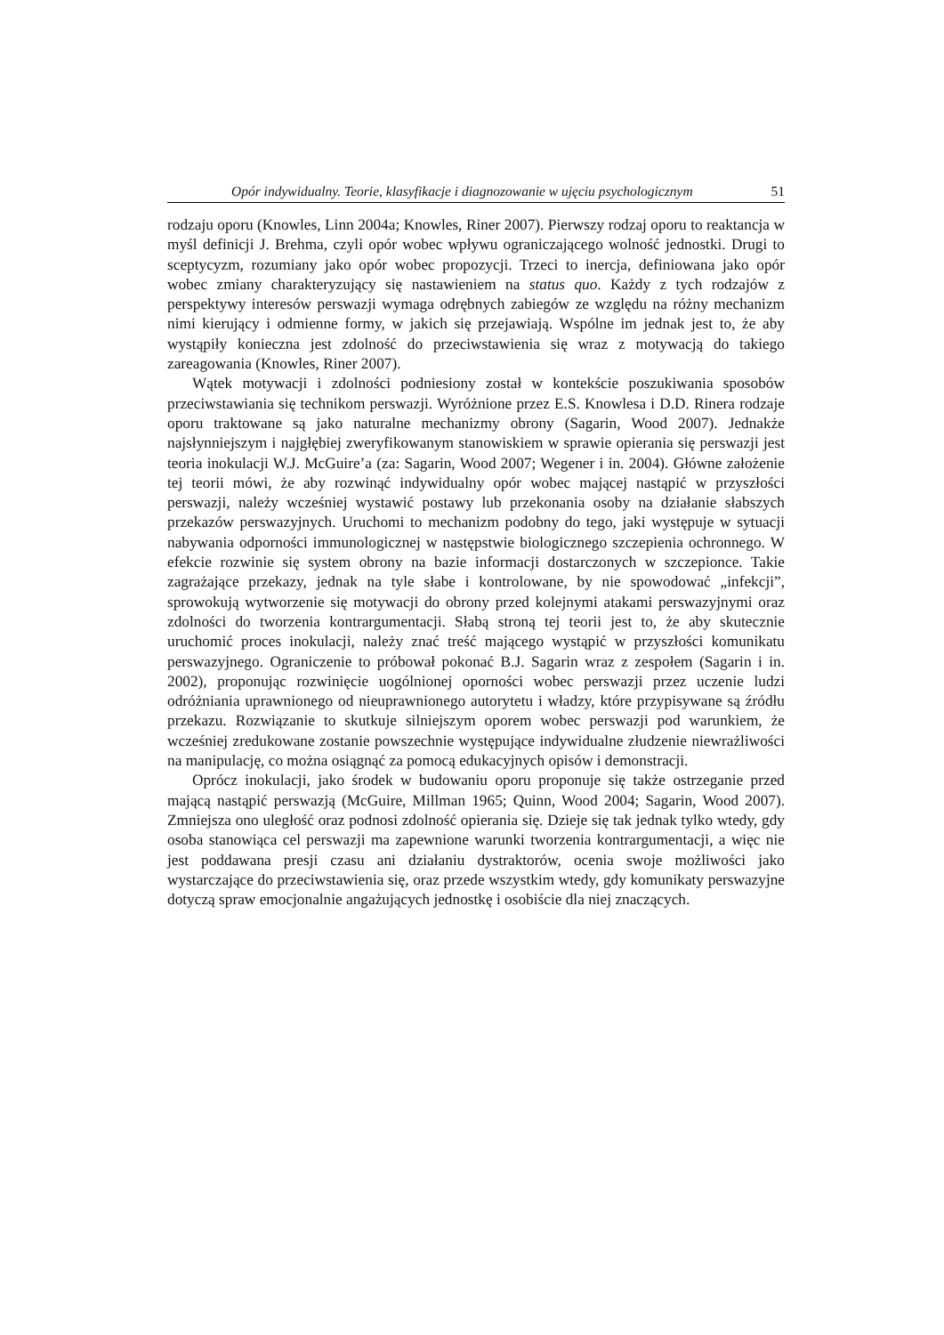Opór indywidualny. Teorie, klasyfikacje i diagnozowanie w ujęciu psychologicznym 51
rodzaju oporu (Knowles, Linn 2004a; Knowles, Riner 2007). Pierwszy rodzaj oporu to reaktancja w myśl definicji J. Brehma, czyli opór wobec wpływu ograniczającego wolność jednostki. Drugi to sceptycyzm, rozumiany jako opór wobec propozycji. Trzeci to inercja, definiowana jako opór wobec zmiany charakteryzujący się nastawieniem na status quo. Każdy z tych rodzajów z perspektywy interesów perswazji wymaga odrębnych zabiegów ze względu na różny mechanizm nimi kierujący i odmienne formy, w jakich się przejawiają. Wspólne im jednak jest to, że aby wystąpiły konieczna jest zdolność do przeciwstawienia się wraz z motywacją do takiego zareagowania (Knowles, Riner 2007).
Wątek motywacji i zdolności podniesiony został w kontekście poszukiwania sposobów przeciwstawiania się technikom perswazji. Wyróżnione przez E.S. Knowlesa i D.D. Rinera rodzaje oporu traktowane są jako naturalne mechanizmy obrony (Sagarin, Wood 2007). Jednakże najsłynniejszym i najgłębiej zweryfikowanym stanowiskiem w sprawie opierania się perswazji jest teoria inokulacji W.J. McGuire’a (za: Sagarin, Wood 2007; Wegener i in. 2004). Główne założenie tej teorii mówi, że aby rozwinąć indywidualny opór wobec mającej nastąpić w przyszłości perswazji, należy wcześniej wystawić postawy lub przekonania osoby na działanie słabszych przekazów perswazyjnych. Uruchomi to mechanizm podobny do tego, jaki występuje w sytuacji nabywania odporności immunologicznej w następstwie biologicznego szczepienia ochronnego. W efekcie rozwinie się system obrony na bazie informacji dostarczonych w szczepionce. Takie zagrażające przekazy, jednak na tyle słabe i kontrolowane, by nie spowodować „infekcji”, sprowokują wytworzenie się motywacji do obrony przed kolejnymi atakami perswazyjnymi oraz zdolności do tworzenia kontrargumentacji. Słabą stroną tej teorii jest to, że aby skutecznie uruchomić proces inokulacji, należy znać treść mającego wystąpić w przyszłości komunikatu perswazyjnego. Ograniczenie to próbował pokonać B.J. Sagarin wraz z zespołem (Sagarin i in. 2002), proponując rozwinięcie uogólnionej oporności wobec perswazji przez uczenie ludzi odróżniania uprawnionego od nieuprawnionego autorytetu i władzy, które przypisywane są źródłu przekazu. Rozwiązanie to skutkuje silniejszym oporem wobec perswazji pod warunkiem, że wcześniej zredukowane zostanie powszechnie występujące indywidualne złudzenie niewrażliwości na manipulację, co można osiągnąć za pomocą edukacyjnych opisów i demonstracji.
Oprócz inokulacji, jako środek w budowaniu oporu proponuje się także ostrzeganie przed mającą nastąpić perswazją (McGuire, Millman 1965; Quinn, Wood 2004; Sagarin, Wood 2007). Zmniejsza ono uległość oraz podnosi zdolność opierania się. Dzieje się tak jednak tylko wtedy, gdy osoba stanowiąca cel perswazji ma zapewnione warunki tworzenia kontrargumentacji, a więc nie jest poddawana presji czasu ani działaniu dystraktorów, ocenia swoje możliwości jako wystarczające do przeciwstawienia się, oraz przede wszystkim wtedy, gdy komunikaty perswazyjne dotyczą spraw emocjonalnie angażujących jednostkę i osobiście dla niej znaczących.